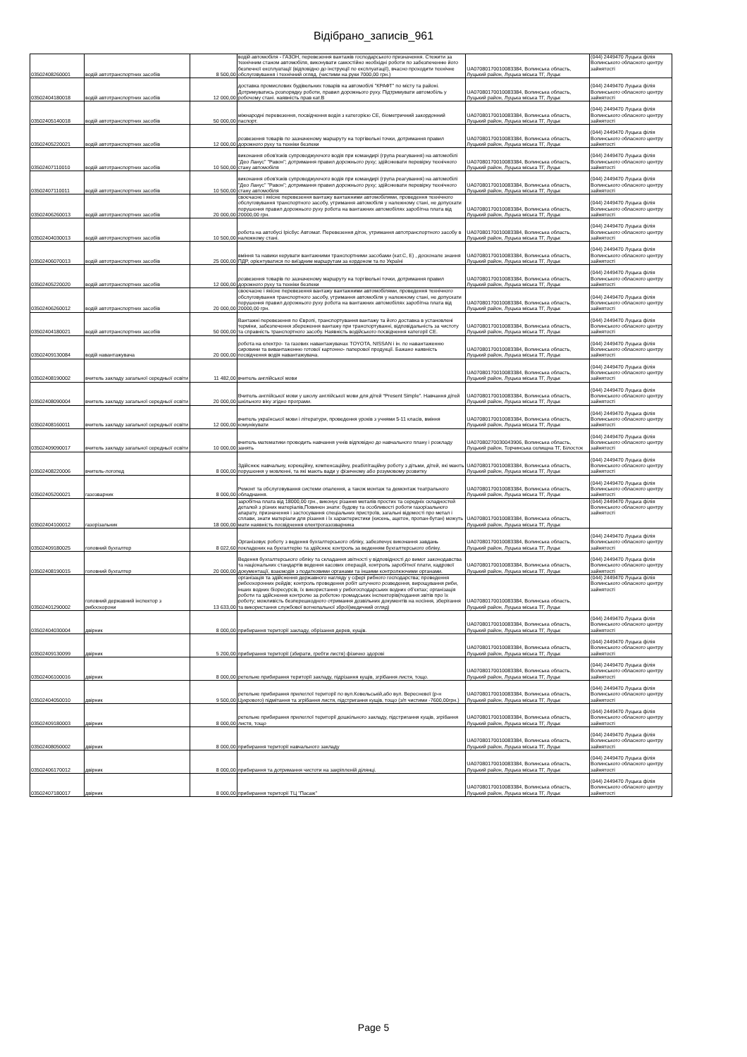Відібрано_записів_961
| 03502408260001 | водій автотранспортних засобів | 8 500,00 | водій автомобіля - ГАЗОН, перевезення вантажів господарського призначення. Стежити за технічним станом автомобіля, виконувати самостійно необхідні роботи по забезпеченню його безпечної експлуатації (відповідно до інструкції по експлуатації), вчасно проходити технічне обслуговування і технічний огляд. (чистими на руки 7000,00 грн.) | UA07080170010083384, Волинська область, Луцький район, Луцька міська ТГ, Луцьк | (044) 2449470 Луцька філія Волинського обласного центру зайнятості |
| 03502404180018 | водій автотранспортних засобів | 12 000,00 | доставка промислових будівельних товарів на автомобілі "КРАФТ" по місту та районі. Дотримуватись розпорядку роботи, правил дорожнього руху. Підтримувати автомобіль у робочому стані. наявність прав кат.В | UA07080170010083384, Волинська область, Луцький район, Луцька міська ТГ, Луцьк | (044) 2449470 Луцька філія Волинського обласного центру зайнятості |
| 03502405140018 | водій автотранспортних засобів | 50 000,00 | міжнародні перевезення, посвідчення водія з категорією CE, біометричний закордонний паспорт. | UA07080170010083384, Волинська область, Луцький район, Луцька міська ТГ, Луцьк | (044) 2449470 Луцька філія Волинського обласного центру зайнятості |
| 03502405220021 | водій автотранспортних засобів | 12 000,00 | розвезення товарів по зазначеному маршруту на торгівельні точки, дотримання правил дорожного руху та техніки безпеки | UA07080170010083384, Волинська область, Луцький район, Луцька міська ТГ, Луцьк | (044) 2449470 Луцька філія Волинського обласного центру зайнятості |
| 03502407110010 | водій автотранспортних засобів | 10 500,00 | виконання обов'язків супроводжуючого водія при командирі (група реагування) на автомобілі "Део Ланус" "Равон"; дотримання правил дорожнього руху; здійснювати перевірку технічного стану автомобіля | UA07080170010083384, Волинська область, Луцький район, Луцька міська ТГ, Луцьк | (044) 2449470 Луцька філія Волинського обласного центру зайнятості |
| 03502407110011 | водій автотранспортних засобів | 10 500,00 | виконання обов'язків супроводжуючого водія при командирі (група реагування) на автомобілі "Део Ланус" "Равон"; дотримання правил дорожнього руху; здійснювати перевірку технічного стану автомобіля | UA07080170010083384, Волинська область, Луцький район, Луцька міська ТГ, Луцьк | (044) 2449470 Луцька філія Волинського обласного центру зайнятості |
| 03502406260013 | водій автотранспортних засобів | 20 000,00 | своєчасне і якісне перевезення вантажу вантажними автомобілями, проведення технічного обслуговування транспортного засобу, утримання автомобіля у належному стані, не допускати порушення правил дорожнього руху робота на вантажних автомобілях заробітна плата від 20000,00 грн. | UA07080170010083384, Волинська область, Луцький район, Луцька міська ТГ, Луцьк | (044) 2449470 Луцька філія Волинського обласного центру зайнятості |
| 03502404030013 | водій автотранспортних засобів | 10 500,00 | робота на автобусі Ірісбус Автомат. Перевезення діток, утримання автотранспортного засобу в належному стані. | UA07080170010083384, Волинська область, Луцький район, Луцька міська ТГ, Луцьк | (044) 2449470 Луцька філія Волинського обласного центру зайнятості |
| 03502406070013 | водій автотранспортних засобів | 25 000,00 | вміння та навики керувати вантажними транспортними засобами (кат.С, Е) , досконале знання ПДР, орієнтуватися по виїздним маршрутам за кордоном та по Україні | UA07080170010083384, Волинська область, Луцький район, Луцька міська ТГ, Луцьк | (044) 2449470 Луцька філія Волинського обласного центру зайнятості |
| 03502405220020 | водій автотранспортних засобів | 12 000,00 | розвезення товарів по зазначеному маршруту на торгівельні точки, дотримання правил дорожного руху та техніки безпеки | UA07080170010083384, Волинська область, Луцький район, Луцька міська ТГ, Луцьк | (044) 2449470 Луцька філія Волинського обласного центру зайнятості |
| 03502406260012 | водій автотранспортних засобів | 20 000,00 | своєчасне і якісне перевезення вантажу вантажними автомобілями, проведення технічного обслуговування транспортного засобу, утримання автомобіля у належному стані, не допускати порушення правил дорожнього руху робота на вантажних автомобілях заробітна плата від 20000,00 грн. | UA07080170010083384, Волинська область, Луцький район, Луцька міська ТГ, Луцьк | (044) 2449470 Луцька філія Волинського обласного центру зайнятості |
| 03502404180021 | водій автотранспортних засобів | 50 000,00 | Вантажні перевезення по Європі, транспортування вантажу та його доставка в установлені терміни, забезпечення збереження вантажу при транспортуванні, відповідальність за чистоту та справність транспортного засобу. Наявність водійського посвідчення категорії СЕ. | UA07080170010083384, Волинська область, Луцький район, Луцька міська ТГ, Луцьк | (044) 2449470 Луцька філія Волинського обласного центру зайнятості |
| 03502409130084 | водій навантажувача | 20 000,00 | робота на електро- та газових навантажувачах TOYOTA, NISSAN і ін. по навантаженню сировини та вивантаженню готової картонно- паперової продукції. Бажано наявність посвідчення водія навантажувача. | UA07080170010083384, Волинська область, Луцький район, Луцька міська ТГ, Луцьк | (044) 2449470 Луцька філія Волинського обласного центру зайнятості |
| 03502408190002 | вчитель закладу загальної середньої освіти | 11 482,00 | вчитель англійської мови | UA07080170010083384, Волинська область, Луцький район, Луцька міська ТГ, Луцьк | (044) 2449470 Луцька філія Волинського обласного центру зайнятості |
| 03502408090004 | вчитель закладу загальної середньої освіти | 20 000,00 | Вчитель англійської мови у школу англійської мови для дітей “Present Simple”. Навчання дітей шкільного віку згідно програми. | UA07080170010083384, Волинська область, Луцький район, Луцька міська ТГ, Луцьк | (044) 2449470 Луцька філія Волинського обласного центру зайнятості |
| 03502408160011 | вчитель закладу загальної середньої освіти | 12 000,00 | вчитель української мови і літератури, проведення уроків з учнями 5-11 класів, вміння комунікувати | UA07080170010083384, Волинська область, Луцький район, Луцька міська ТГ, Луцьк | (044) 2449470 Луцька філія Волинського обласного центру зайнятості |
| 03502409090017 | вчитель закладу загальної середньої освіти | 10 000,00 | вчитель математики проводить навчання учнів відповідно до навчального плану і розкладу занять | UA07080270030043906, Волинська область, Луцький район, Торчинська селищна ТГ, Білосток | (044) 2449470 Луцька філія Волинського обласного центру зайнятості |
| 03502408220006 | вчитель-логопед | 8 000,00 | Здійснює навчальну, корекційну, компенсаційну, реабілітаційну роботу з дітьми, дітей, які мають порушення у мовленні, та які мають вади у фізичному або розумовому розвитку | UA07080170010083384, Волинська область, Луцький район, Луцька міська ТГ, Луцьк | (044) 2449470 Луцька філія Волинського обласного центру зайнятості |
| 03502405200021 | газозварник | 8 000,00 | Ремонт та обслуговування системи опалення, а також монтаж та демонтаж театрального обладнання. | UA07080170010083384, Волинська область, Луцький район, Луцька міська ТГ, Луцьк | (044) 2449470 Луцька філія Волинського обласного центру зайнятості |
| 03502404100012 | газорізальник | 18 000,00 | заробітна плата від 18000,00 грн., виконує різання металів простих та середніх складностей деталей з різних матеріалів,Повинен знати: будову та особливості роботи газорізального апарату, призначення і застосування спеціальних пристроїв, загальні відомості про метал і сплави, знати матеріали для різання і їх характеристики (кисень, ацетон, пропан-бутан) можуть мати наявність посвідчення електрогазозварника | UA07080170010083384, Волинська область, Луцький район, Луцька міська ТГ, Луцьк | (044) 2449470 Луцька філія Волинського обласного центру зайнятості |
| 03502409180025 | головний бухгалтер | 8 022,60 | Організовує роботу з ведення бухгалтерського обліку, забезпечує виконання завдань покладених на бухгалтерію та здійснює контроль за веденням бухгалтерського обліку. | UA07080170010083384, Волинська область, Луцький район, Луцька міська ТГ, Луцьк | (044) 2449470 Луцька філія Волинського обласного центру зайнятості |
| 03502408190015 | головний бухгалтер | 20 000,00 | Ведення бухгалтерського обліку та складання звітності у відповідності до вимог законодавства та національних стандартів ведення касових операцій, контроль заробітної плати, кадрової документації, взаємодія з податковими органами та іншими контролюючими органами. | UA07080170010083384, Волинська область, Луцький район, Луцька міська ТГ, Луцьк | (044) 2449470 Луцька філія Волинського обласного центру зайнятості |
| 03502401290002 | головний державний інспектор з рибоохорони | 13 633,00 | організація та здійснення державного нагляду у сфері рибного господарства; проведення рибоохоронних рейдів; контроль проведення робіт штучного розведення, вирощування риби, інших водних біоресурсів, їх використання у рибогосподарських водних об'єктах; організація роботи та здійснення контролю за роботою громадських інспекторів(подання звітів про їх роботу; можливість безперешкодного отримання дозвільних документів на носіння, зберігання та використання службової вогнепальної зброї(медичний огляд) | UA07080170010083384, Волинська область, Луцький район, Луцька міська ТГ, Луцьк | (044) 2449470 Луцька філія Волинського обласного центру зайнятості |
| 03502404030004 | двірник | 8 000,00 | прибирання території закладу, обрізання дерев, кущів. | UA07080170010083384, Волинська область, Луцький район, Луцька міська ТГ, Луцьк | (044) 2449470 Луцька філія Волинського обласного центру зайнятості |
| 03502409130099 | двірник | 5 200,00 | прибирання території (збирати, гребти листя) фізично здорові | UA07080170010083384, Волинська область, Луцький район, Луцька міська ТГ, Луцьк | (044) 2449470 Луцька філія Волинського обласного центру зайнятості |
| 03502406100016 | двірник | 8 000,00 | ретельне прибирання території закладу, підрізання кущів, згрібання листя, тощо. | UA07080170010083384, Волинська область, Луцький район, Луцька міська ТГ, Луцьк | (044) 2449470 Луцька філія Волинського обласного центру зайнятості |
| 03502404050010 | двірник | 9 500,00 | ретельне прибирання прилеглої території по вул.Ковельській,або вул. Вересневої (р-н Цукрового) підмітання та згрібання листя, підстригання кущів, тощо (з/п чистими -7600,00грн.) | UA07080170010083384, Волинська область, Луцький район, Луцька міська ТГ, Луцьк | (044) 2449470 Луцька філія Волинського обласного центру зайнятості |
| 03502409180003 | двірник | 8 000,00 | ретельне прибирання прилеглої території дошкільного закладу, підстригання кущів, згрібання листя, тощо | UA07080170010083384, Волинська область, Луцький район, Луцька міська ТГ, Луцьк | (044) 2449470 Луцька філія Волинського обласного центру зайнятості |
| 03502408050002 | двірник | 8 000,00 | прибирання території навчального закладу | UA07080170010083384, Волинська область, Луцький район, Луцька міська ТГ, Луцьк | (044) 2449470 Луцька філія Волинського обласного центру зайнятості |
| 03502406170012 | двірник | 8 000,00 | прибирання та дотримання чистоти на закріпленій ділянці. | UA07080170010083384, Волинська область, Луцький район, Луцька міська ТГ, Луцьк | (044) 2449470 Луцька філія Волинського обласного центру зайнятості |
| 03502407180017 | двірник | 8 000,00 | прибирання території ТЦ "Пасаж" | UA07080170010083384, Волинська область, Луцький район, Луцька міська ТГ, Луцьк | (044) 2449470 Луцька філія Волинського обласного центру зайнятості |
Page 5